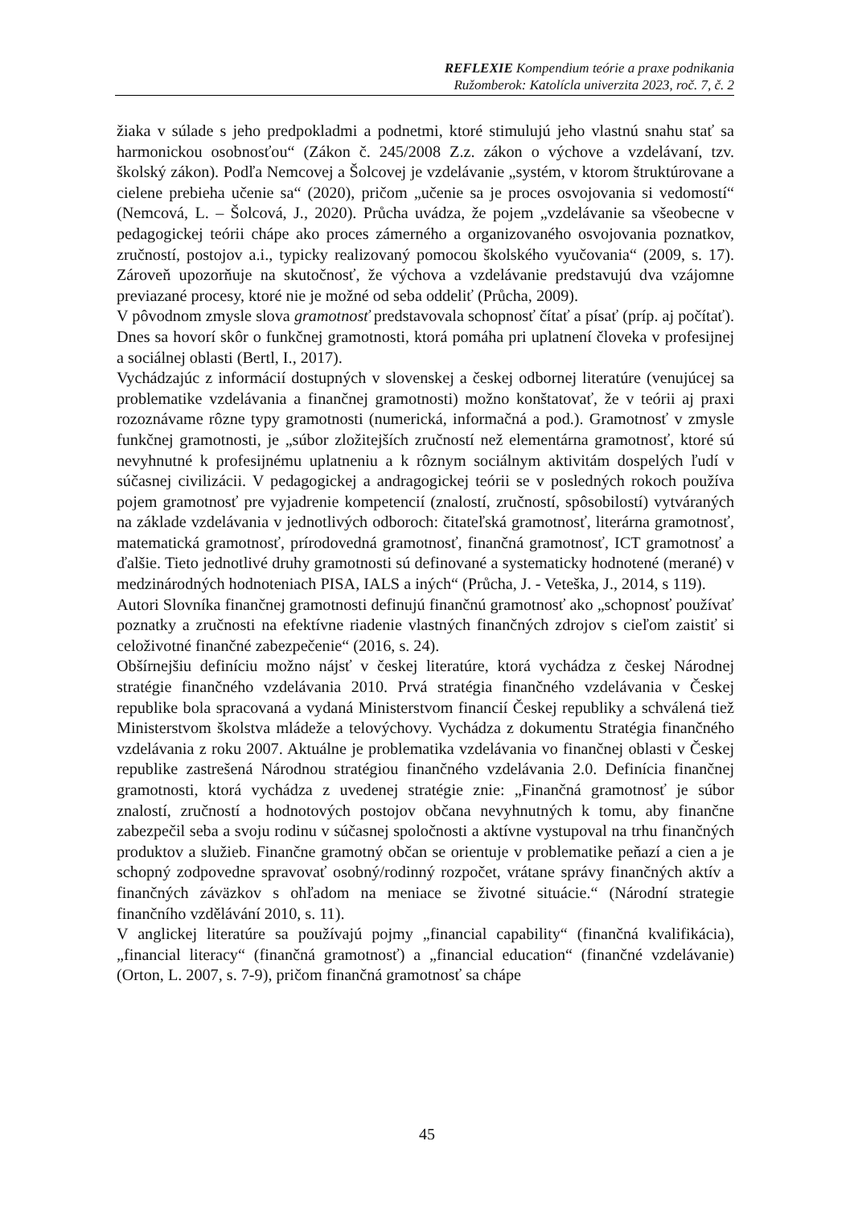REFLEXIE Kompendium teórie a praxe podnikania
Ružomberok: Katolícla univerzita 2023, roč. 7, č. 2
žiaka v súlade s jeho predpokladmi a podnetmi, ktoré stimulujú jeho vlastnú snahu stať sa harmonickou osobnosťou“ (Zákon č. 245/2008 Z.z. zákon o výchove a vzdelávaní, tzv. školský zákon). Podľa Nemcovej a Šolcovej je vzdelávanie „systém, v ktorom štruktúrovane a cielene prebieha učenie sa“ (2020), pričom „učenie sa je proces osvojovania si vedomostí“ (Nemcová, L. – Šolcová, J., 2020). Průcha uvádza, že pojem „vzdelávanie sa všeobecne v pedagogickej teórii chápe ako proces zámerného a organizovaného osvojovania poznatkov, zručností, postojov a.i., typicky realizovaný pomocou školského vyučovania“ (2009, s. 17). Zároveň upozorňuje na skutočnosť, že výchova a vzdelávanie predstavujú dva vzájomne previazané procesy, ktoré nie je možné od seba oddeliť (Průcha, 2009).
V pôvodnom zmysle slova gramotnosť predstavovala schopnosť čítať a písať (príp. aj počítať). Dnes sa hovorí skôr o funkčnej gramotnosti, ktorá pomáha pri uplatnení človeka v profesijnej a sociálnej oblasti (Bertl, I., 2017).
Vychádzajúc z informácií dostupných v slovenskej a českej odbornej literatúre (venujúcej sa problematike vzdelávania a finančnej gramotnosti) možno konštatovať, že v teórii aj praxi rozoznávame rôzne typy gramotnosti (numerická, informačná a pod.). Gramotnosť v zmysle funkčnej gramotnosti, je „súbor zložitejších zručností než elementárna gramotnosť, ktoré sú nevyhnutné k profesijnému uplatneniu a k rôznym sociálnym aktivitám dospelých ľudí v súčasnej civilizácii. V pedagogickej a andragogickej teórii se v posledných rokoch používa pojem gramotnosť pre vyjadrenie kompetencií (znalostí, zručností, spôsobilostí) vytváraných na základe vzdelávania v jednotlivých odboroch: čitateľská gramotnosť, literárna gramotnosť, matematická gramotnosť, prírodovedná gramotnosť, finančná gramotnosť, ICT gramotnosť a ďalšie. Tieto jednotlivé druhy gramotnosti sú definované a systematicky hodnotené (merané) v medzinárodných hodnoteniach PISA, IALS a iných“ (Průcha, J. - Veteška, J., 2014, s 119).
Autori Slovníka finančnej gramotnosti definujú finančnú gramotnosť ako „schopnosť používať poznatky a zručnosti na efektívne riadenie vlastných finančných zdrojov s cieľom zaistiť si celoživotné finančné zabezpečenie“ (2016, s. 24).
Obšírnejšiu definíciu možno nájsť v českej literatúre, ktorá vychádza z českej Národnej stratégie finančného vzdelávania 2010. Prvá stratégia finančného vzdelávania v Českej republike bola spracovaná a vydaná Ministerstvom financií Českej republiky a schválená tiež Ministerstvom školstva mládeže a telovýchovy. Vychádza z dokumentu Stratégia finančného vzdelávania z roku 2007. Aktuálne je problematika vzdelávania vo finančnej oblasti v Českej republike zastrešená Národnou stratégiou finančného vzdelávania 2.0. Definícia finančnej gramotnosti, ktorá vychádza z uvedenej stratégie znie: „Finančná gramotnosť je súbor znalostí, zručností a hodnotových postojov občana nevyhnutných k tomu, aby finančne zabezpečil seba a svoju rodinu v súčasnej spoločnosti a aktívne vystupoval na trhu finančných produktov a služieb. Finančne gramotný občan se orientuje v problematike peňazí a cien a je schopný zodpovedne spravovať osobný/rodinný rozpočet, vrátane správy finančných aktív a finančných záväzkov s ohľadom na meniace se životné situácie.“ (Národní strategie finančního vzdělávání 2010, s. 11).
V anglickej literatúre sa používajú pojmy „financial capability“ (finančná kvalifikácia), „financial literacy“ (finančná gramotnosť) a „financial education“ (finančné vzdelávanie) (Orton, L. 2007, s. 7-9), pričom finančná gramotnosť sa chápe
45